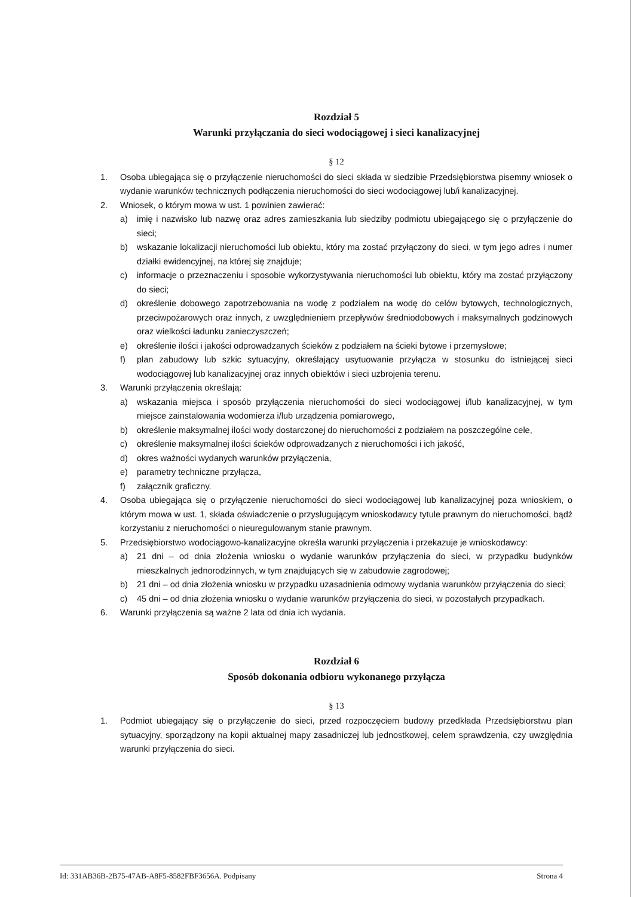Rozdział 5
Warunki przyłączania do sieci wodociągowej i sieci kanalizacyjnej
§ 12
1. Osoba ubiegająca się o przyłączenie nieruchomości do sieci składa w siedzibie Przedsiębiorstwa pisemny wniosek o wydanie warunków technicznych podłączenia nieruchomości do sieci wodociągowej lub/i kanalizacyjnej.
2. Wniosek, o którym mowa w ust. 1 powinien zawierać:
a) imię i nazwisko lub nazwę oraz adres zamieszkania lub siedziby podmiotu ubiegającego się o przyłączenie do sieci;
b) wskazanie lokalizacji nieruchomości lub obiektu, który ma zostać przyłączony do sieci, w tym jego adres i numer działki ewidencyjnej, na której się znajduje;
c) informacje o przeznaczeniu i sposobie wykorzystywania nieruchomości lub obiektu, który ma zostać przyłączony do sieci;
d) określenie dobowego zapotrzebowania na wodę z podziałem na wodę do celów bytowych, technologicznych, przeciwpożarowych oraz innych, z uwzględnieniem przepływów średniodobowych i maksymalnych godzinowych oraz wielkości ładunku zanieczyszczeń;
e) określenie ilości i jakości odprowadzanych ścieków z podziałem na ścieki bytowe i przemysłowe;
f) plan zabudowy lub szkic sytuacyjny, określający usytuowanie przyłącza w stosunku do istniejącej sieci wodociągowej lub kanalizacyjnej oraz innych obiektów i sieci uzbrojenia terenu.
3. Warunki przyłączenia określają:
a) wskazania miejsca i sposób przyłączenia nieruchomości do sieci wodociągowej i/lub kanalizacyjnej, w tym miejsce zainstalowania wodomierza i/lub urządzenia pomiarowego,
b) określenie maksymalnej ilości wody dostarczonej do nieruchomości z podziałem na poszczególne cele,
c) określenie maksymalnej ilości ścieków odprowadzanych z nieruchomości i ich jakość,
d) okres ważności wydanych warunków przyłączenia,
e) parametry techniczne przyłącza,
f) załącznik graficzny.
4. Osoba ubiegająca się o przyłączenie nieruchomości do sieci wodociągowej lub kanalizacyjnej poza wnioskiem, o którym mowa w ust. 1, składa oświadczenie o przysługującym wnioskodawcy tytule prawnym do nieruchomości, bądź korzystaniu z nieruchomości o nieuregulowanym stanie prawnym.
5. Przedsiębiorstwo wodociągowo-kanalizacyjne określa warunki przyłączenia i przekazuje je wnioskodawcy:
a) 21 dni – od dnia złożenia wniosku o wydanie warunków przyłączenia do sieci, w przypadku budynków mieszkalnych jednorodzinnych, w tym znajdujących się w zabudowie zagrodowej;
b) 21 dni – od dnia złożenia wniosku w przypadku uzasadnienia odmowy wydania warunków przyłączenia do sieci;
c) 45 dni – od dnia złożenia wniosku o wydanie warunków przyłączenia do sieci, w pozostałych przypadkach.
6. Warunki przyłączenia są ważne 2 lata od dnia ich wydania.
Rozdział 6
Sposób dokonania odbioru wykonanego przyłącza
§ 13
1. Podmiot ubiegający się o przyłączenie do sieci, przed rozpoczęciem budowy przedkłada Przedsiębiorstwu plan sytuacyjny, sporządzony na kopii aktualnej mapy zasadniczej lub jednostkowej, celem sprawdzenia, czy uwzględnia warunki przyłączenia do sieci.
Id: 331AB36B-2B75-47AB-A8F5-8582FBF3656A. Podpisany Strona 4